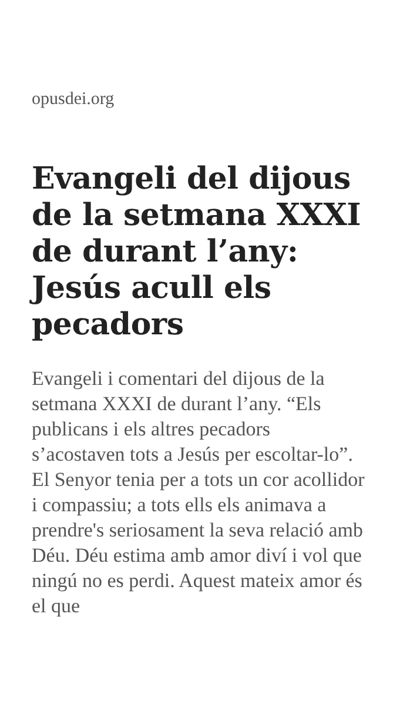opusdei.org
Evangeli del dijous de la setmana XXXI de durant l’any: Jesús acull els pecadors
Evangeli i comentari del dijous de la setmana XXXI de durant l’any. “Els publicans i els altres pecadors s’acostaven tots a Jesús per escoltar-lo”. El Senyor tenia per a tots un cor acollidor i compassiu; a tots ells els animava a prendre's seriosament la seva relació amb Déu. Déu estima amb amor diví i vol que ningú no es perdi. Aquest mateix amor és el que